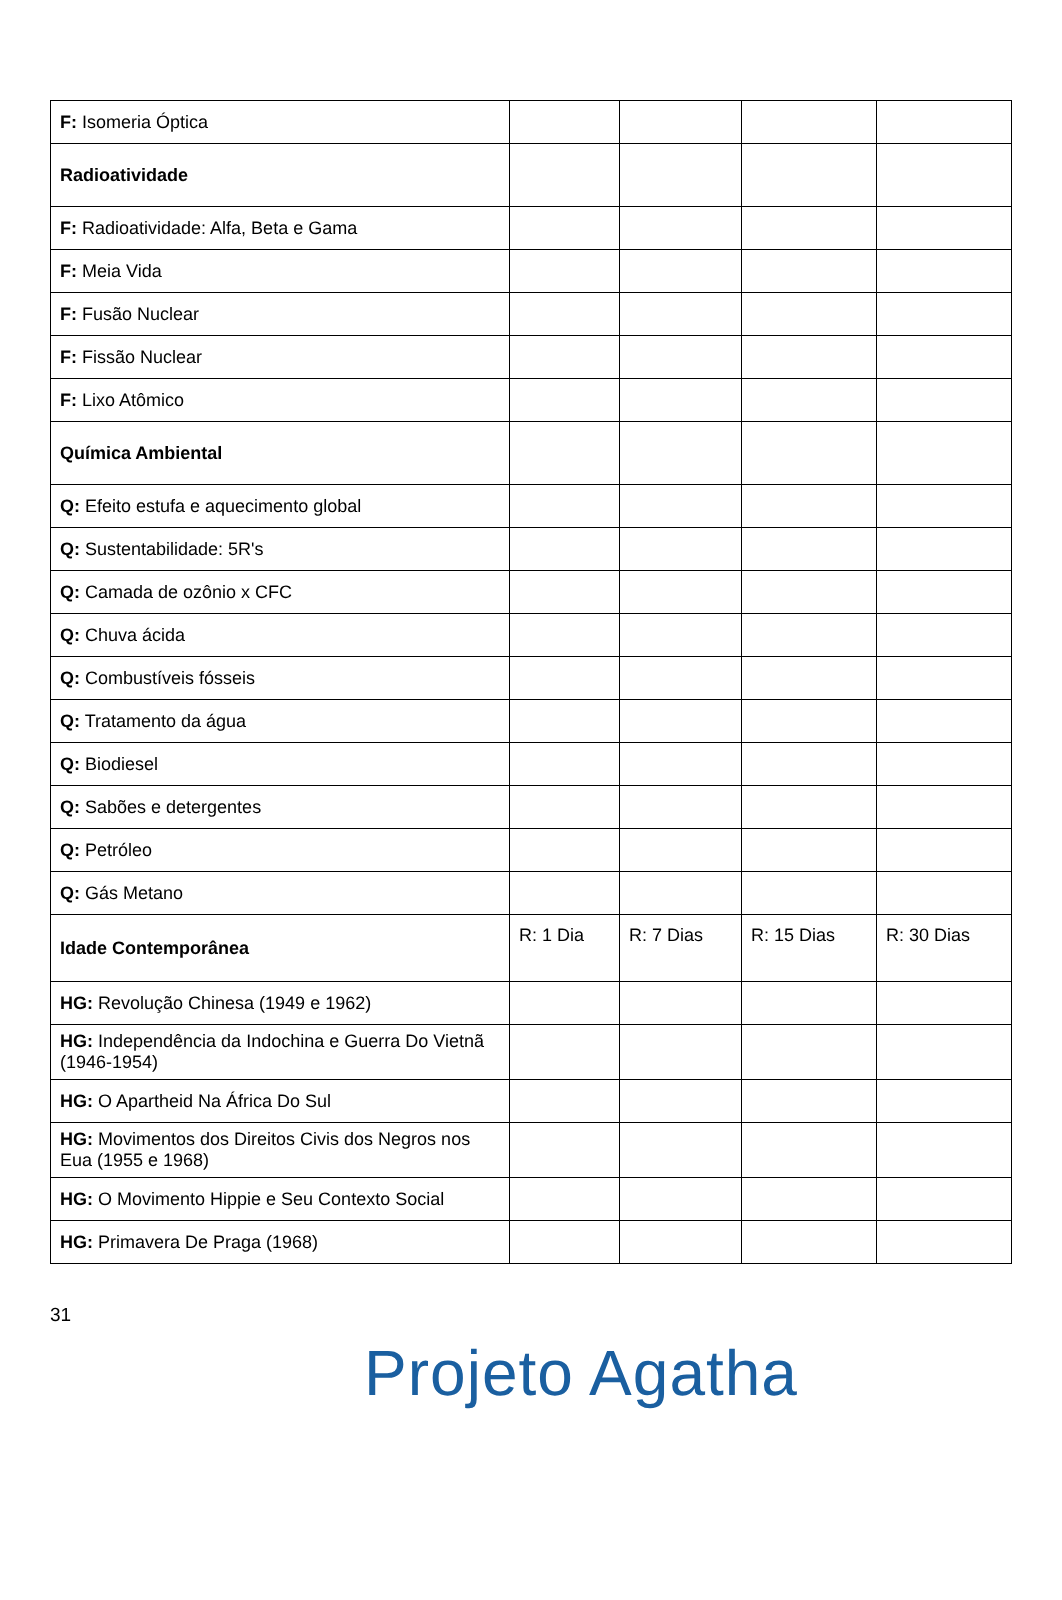| F: Isomeria Óptica | | | | |
| Radioatividade | | | | |
| F: Radioatividade: Alfa, Beta e Gama | | | | |
| F: Meia Vida | | | | |
| F: Fusão Nuclear | | | | |
| F: Fissão Nuclear | | | | |
| F: Lixo Atômico | | | | |
| Química Ambiental | | | | |
| Q: Efeito estufa e aquecimento global | | | | |
| Q: Sustentabilidade: 5R's | | | | |
| Q: Camada de ozônio x CFC | | | | |
| Q: Chuva ácida | | | | |
| Q: Combustíveis fósseis | | | | |
| Q: Tratamento da água | | | | |
| Q: Biodiesel | | | | |
| Q: Sabões e detergentes | | | | |
| Q: Petróleo | | | | |
| Q: Gás Metano | | | | |
| Idade Contemporânea | R: 1 Dia | R: 7 Dias | R: 15 Dias | R: 30 Dias |
| HG: Revolução Chinesa (1949 e 1962) | | | | |
| HG: Independência da Indochina e Guerra Do Vietnã (1946-1954) | | | | |
| HG: O Apartheid Na África Do Sul | | | | |
| HG: Movimentos dos Direitos Civis dos Negros nos Eua (1955 e 1968) | | | | |
| HG: O Movimento Hippie e Seu Contexto Social | | | | |
| HG: Primavera De Praga (1968) | | | | |
31
Projeto Agatha